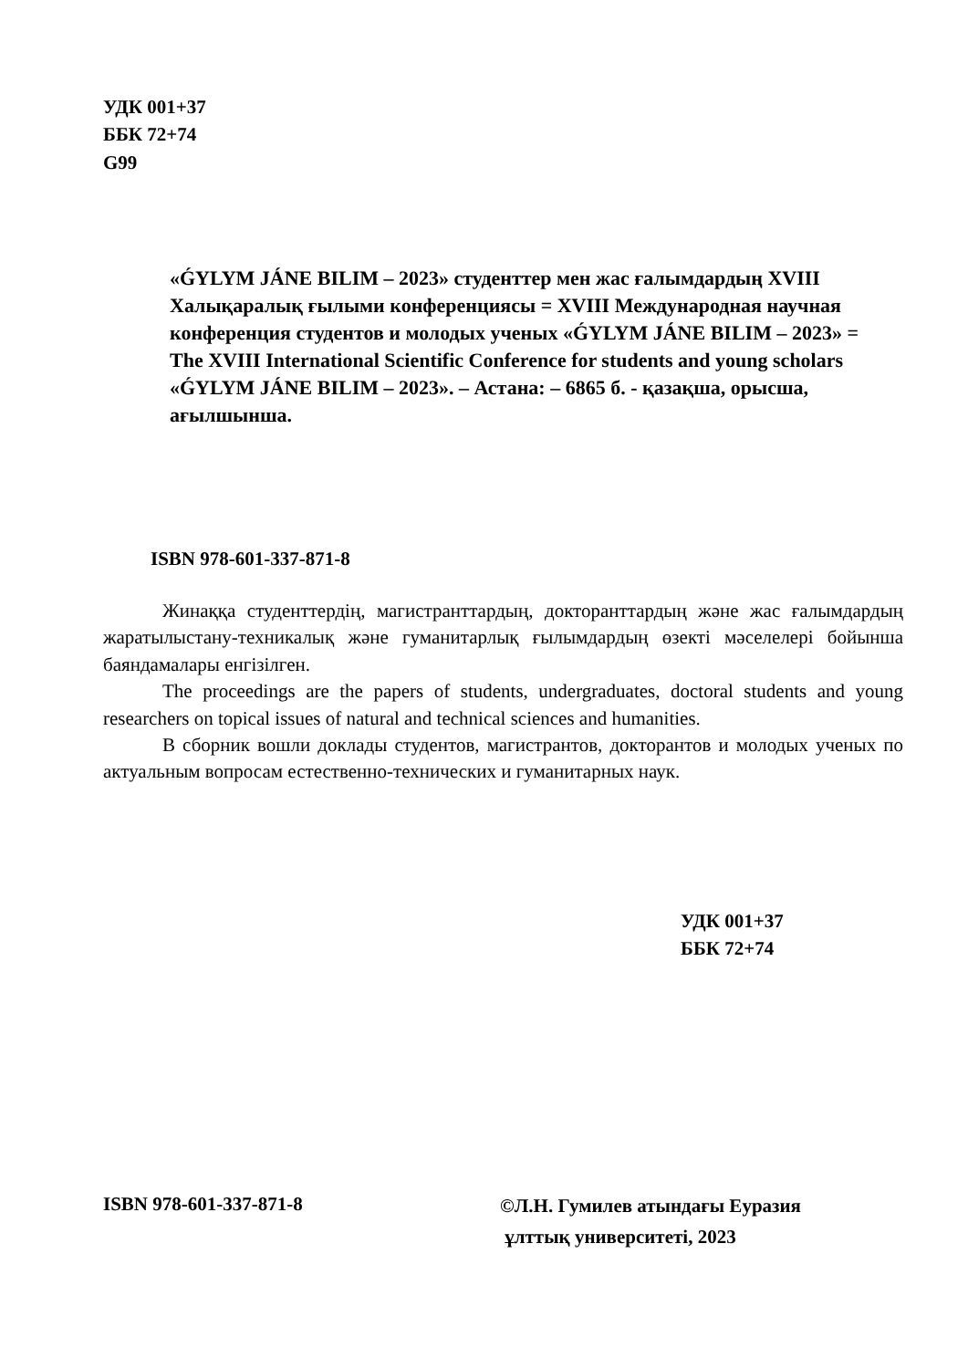УДК 001+37
ББК 72+74
G99
«ǴYLYM JÁNE BILIM – 2023» студенттер мен жас ғалымдардың XVIII Халықаралық ғылыми конференциясы = XVIII Международная научная конференция студентов и молодых ученых «ǴYLYM JÁNE BILIM – 2023» = The XVIII International Scientific Conference for students and young scholars «ǴYLYM JÁNE BILIM – 2023». – Астана: – 6865 б. - қазақша, орысша, ағылшынша.
ISBN 978-601-337-871-8
Жинаққа студенттердің, магистранттардың, докторанттардың және жас ғалымдардың жаратылыстану-техникалық және гуманитарлық ғылымдардың өзекті мәселелері бойынша баяндамалары енгізілген.
The proceedings are the papers of students, undergraduates, doctoral students and young researchers on topical issues of natural and technical sciences and humanities.
В сборник вошли доклады студентов, магистрантов, докторантов и молодых ученых по актуальным вопросам естественно-технических и гуманитарных наук.
УДК 001+37
ББК 72+74
ISBN 978-601-337-871-8
©Л.Н. Гумилев атындағы Еуразия
ұлттық университеті, 2023